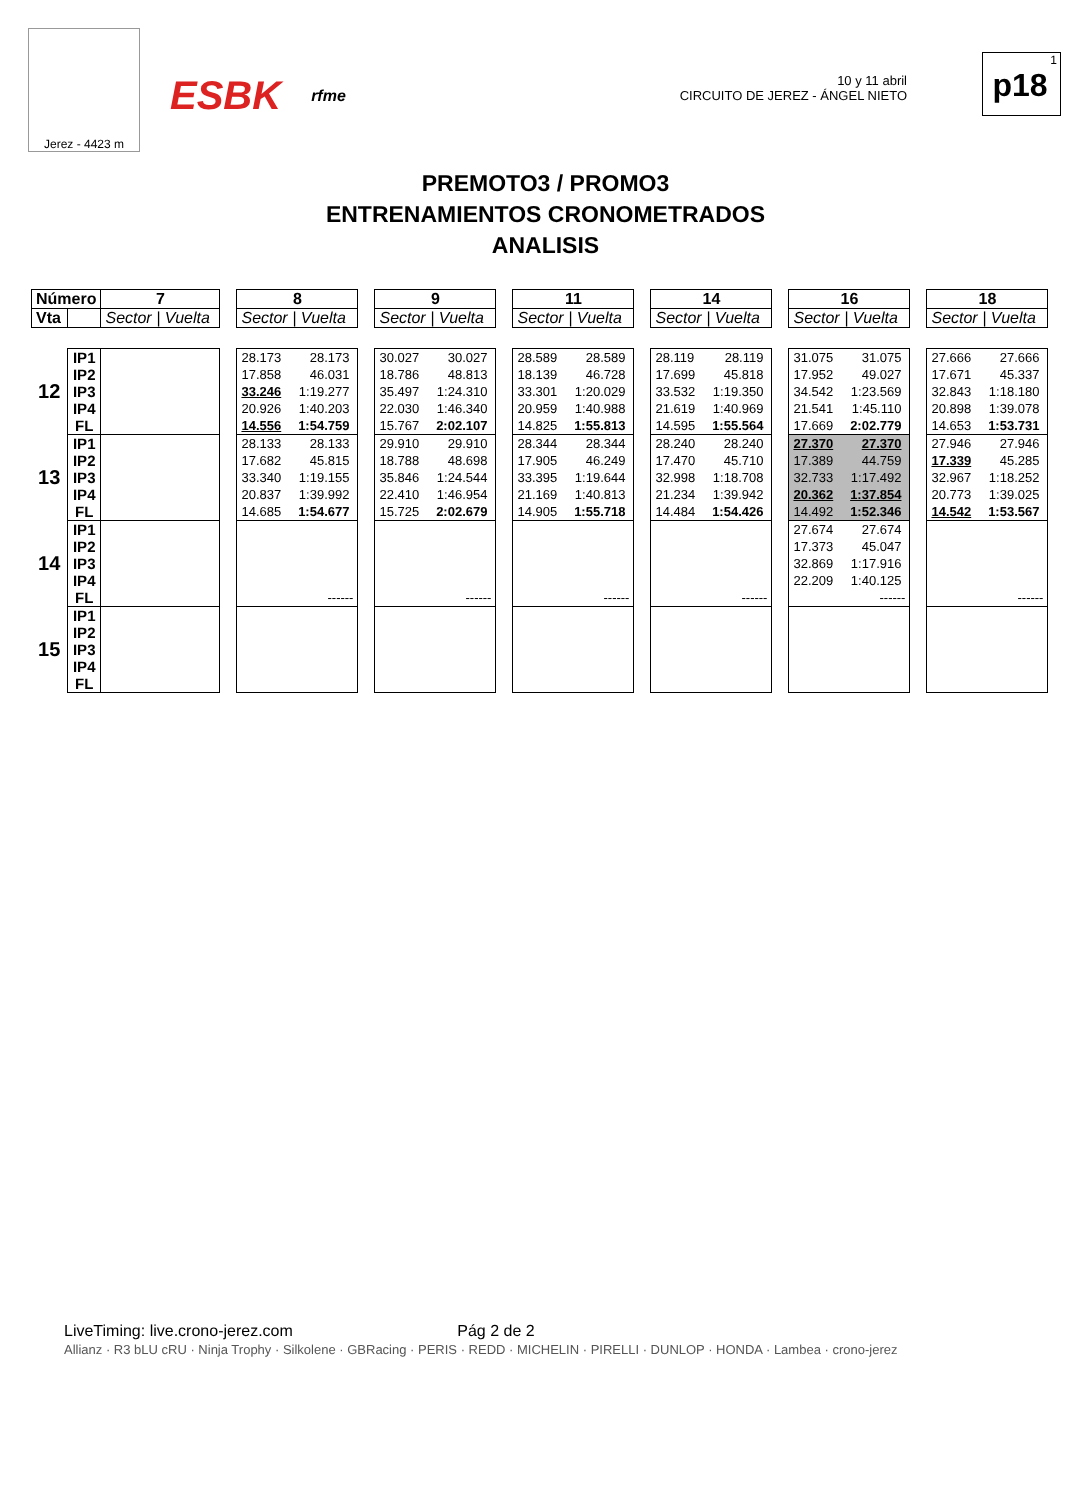Jerez - 4423 m
ESBK rfme
10 y 11 abril
CIRCUITO DE JEREZ - ÁNGEL NIETO
1
p18
PREMOTO3 / PROMO3
ENTRENAMIENTOS CRONOMETRADOS
ANALISIS
| Número | | 7 | | 8 | | 9 | | 11 | | 14 | | 16 | | 18 |
| Vta | | Sector / Vuelta | | Sector / Vuelta | | Sector / Vuelta | | Sector / Vuelta | | Sector / Vuelta | | Sector / Vuelta | | Sector / Vuelta |
| 12 | IP1 IP2 IP3 IP4 FL | | | 28.173 28.173 17.858 46.031 33.246 1:19.277 20.926 1:40.203 14.556 1:54.759 | | 30.027 30.027 18.786 48.813 35.497 1:24.310 22.030 1:46.340 15.767 2:02.107 | | 28.589 28.589 18.139 46.728 33.301 1:20.029 20.959 1:40.988 14.825 1:55.813 | | 28.119 28.119 17.699 45.818 33.532 1:19.350 21.619 1:40.969 14.595 1:55.564 | | 31.075 31.075 17.952 49.027 34.542 1:23.569 21.541 1:45.110 17.669 2:02.779 | | 27.666 27.666 17.671 45.337 32.843 1:18.180 20.898 1:39.078 14.653 1:53.731 |
| 13 | IP1 IP2 IP3 IP4 FL | | | 28.133 28.133 17.682 45.815 33.340 1:19.155 20.837 1:39.992 14.685 1:54.677 | | 29.910 29.910 18.788 48.698 35.846 1:24.544 22.410 1:46.954 15.725 2:02.679 | | 28.344 28.344 17.905 46.249 33.395 1:19.644 21.169 1:40.813 14.905 1:55.718 | | 28.240 28.240 17.470 45.710 32.998 1:18.708 21.234 1:39.942 14.484 1:54.426 | | 27.370 27.370 17.389 44.759 32.733 1:17.492 20.362 1:37.854 14.492 1:52.346 | | 27.946 27.946 17.339 45.285 32.967 1:18.252 20.773 1:39.025 14.542 1:53.567 |
| 14 | IP1 IP2 IP3 IP4 FL | | | ------ | | ------ | | ------ | | ------ | | 27.674 27.674 17.373 45.047 32.869 1:17.916 22.209 1:40.125 ------ | | ------ |
| 15 | IP1 IP2 IP3 IP4 FL | | | | | | | | | | | | | |
LiveTiming: live.crono-jerez.com Pág 2 de 2
Allianz · R3 bLU cRU · Ninja Trophy · Silkolene · GBRacing · PERIS · REDD · MICHELIN · PIRELLI · DUNLOP · HONDA · Lambea · crono-jerez